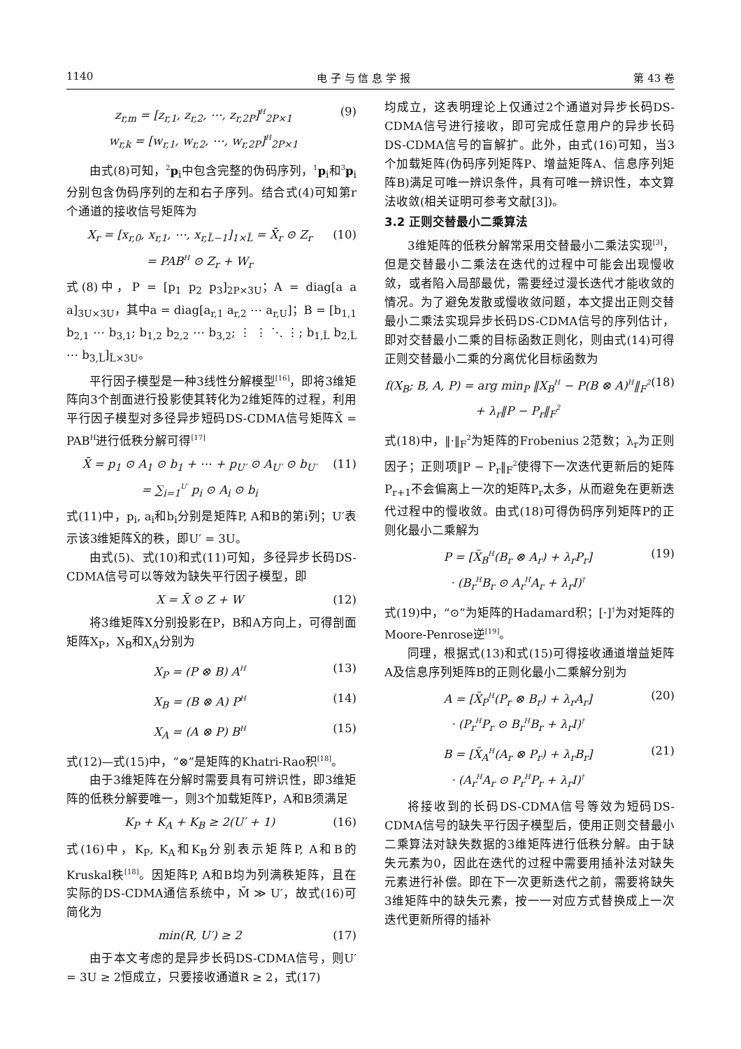1140 电 子 与 信 息 学 报 第 43 卷
z<sub>r,m</sub> = [z<sub>r,1</sub>, z<sub>r,2</sub>, ⋯, z<sub>r,2P</sub>]<sup>H</sup><sub>2P×1</sub>
w<sub>r,k</sub> = [w<sub>r,1</sub>, w<sub>r,2</sub>, ⋯, w<sub>r,2P</sub>]<sup>H</sup><sub>2P×1</sub>
(9)
由式(8)可知，<sup>2</sup>p<sub>i</sub>中包含完整的伪码序列，<sup>1</sup>p<sub>i</sub>和<sup>3</sup>p<sub>i</sub>分别包含伪码序列的左和右子序列。结合式(4)可知第r个通道的接收信号矩阵为
X<sub>r</sub> = [x<sub>r,0</sub>, x<sub>r,1</sub>, ⋯, x<sub>r,L̄−1</sub>]<sub>1×L̄</sub> = X̄<sub>r</sub> ⊙ Z<sub>r</sub>
= PAB<sup>H</sup> ⊙ Z<sub>r</sub> + W<sub>r</sub>
(10)
式(8)中，P = [p<sub>1</sub> p<sub>2</sub> p<sub>3</sub>]<sub>2P×3U</sub>；A = diag[a a a]<sub>3U×3U</sub>，其中a = diag[a<sub>r,1</sub> a<sub>r,2</sub> ⋯ a<sub>r,U</sub>]；B = [b<sub>1,1</sub> b<sub>2,1</sub> ⋯ b<sub>3,1</sub>; b<sub>1,2</sub> b<sub>2,2</sub> ⋯ b<sub>3,2</sub>; ⋮ ⋮ ⋱ ⋮; b<sub>1,L̄</sub> b<sub>2,L̄</sub> ⋯ b<sub>3,L̄</sub>]<sub>L̄×3U</sub>。
平行因子模型是一种3线性分解模型<sup>[16]</sup>，即将3维矩阵向3个剖面进行投影使其转化为2维矩阵的过程，利用平行因子模型对多径异步短码DS-CDMA信号矩阵X̄ = PAB<sup>H</sup>进行低秩分解可得<sup>[17]</sup>
X̄ = p<sub>1</sub> ⊙ A<sub>1</sub> ⊙ b<sub>1</sub> + ⋯ + p<sub>U′</sub> ⊙ A<sub>U′</sub> ⊙ b<sub>U′</sub>
= ∑<sub>i=1</sub><sup>U′</sup> p<sub>i</sub> ⊙ A<sub>i</sub> ⊙ b<sub>i</sub>
(11)
式(11)中，p<sub>i</sub>, a<sub>i</sub>和b<sub>i</sub>分别是矩阵P, A和B的第i列；U′表示该3维矩阵X̄的秩，即U′ = 3U。
由式(5)、式(10)和式(11)可知，多径异步长码DS-CDMA信号可以等效为缺失平行因子模型，即
X = X̄ ⊙ Z + W (12)
将3维矩阵X分别投影在P，B和A方向上，可得剖面矩阵X<sub>P</sub>，X<sub>B</sub>和X<sub>A</sub>分别为
X<sub>P</sub> = (P ⊗ B) A<sup>H</sup>
(13)
X<sub>B</sub> = (B ⊗ A) P<sup>H</sup>
(14)
X<sub>A</sub> = (A ⊗ P) B<sup>H</sup>
(15)
式(12)—式(15)中，“⊗”是矩阵的Khatri-Rao积<sup>[18]</sup>。
由于3维矩阵在分解时需要具有可辨识性，即3维矩阵的低秩分解要唯一，则3个加载矩阵P，A和B须满足
K<sub>P</sub> + K<sub>A</sub> + K<sub>B</sub> ≥ 2(U′ + 1) (16)
式(16)中，K<sub>P</sub>, K<sub>A</sub>和K<sub>B</sub>分别表示矩阵P, A和B的Kruskal秩<sup>[18]</sup>。因矩阵P, A和B均为列满秩矩阵，且在实际的DS-CDMA通信系统中，M̄ ≫ U′，故式(16)可简化为
min(R, U′) ≥ 2 (17)
由于本文考虑的是异步长码DS-CDMA信号，则U′ = 3U ≥ 2恒成立，只要接收通道R ≥ 2，式(17)
均成立，这表明理论上仅通过2个通道对异步长码DS-CDMA信号进行接收，即可完成任意用户的异步长码DS-CDMA信号的盲解扩。此外，由式(16)可知，当3个加载矩阵(伪码序列矩阵P、增益矩阵A、信息序列矩阵B)满足可唯一辨识条件，具有可唯一辨识性，本文算法收敛(相关证明可参考文献[3])。
3.2 正则交替最小二乘算法
3维矩阵的低秩分解常采用交替最小二乘法实现<sup>[3]</sup>，但是交替最小二乘法在迭代的过程中可能会出现慢收敛，或者陷入局部最优，需要经过漫长迭代才能收敛的情况。为了避免发散或慢收敛问题，本文提出正则交替最小二乘法实现异步长码DS-CDMA信号的序列估计，即对交替最小二乘的目标函数正则化，则由式(14)可得正则交替最小二乘的分离优化目标函数为
f(X<sub>B</sub>; B, A, P) = arg min<sub>P</sub> ‖X<sub>B</sub><sup>H</sup> − P(B ⊗ A)<sup>H</sup>‖<sub>F</sub><sup>2</sup>
+ λ<sub>r</sub>‖P − P<sub>r</sub>‖<sub>F</sub><sup>2</sup>
(18)
式(18)中，‖·‖<sub>F</sub><sup>2</sup>为矩阵的Frobenius 2范数；λ<sub>r</sub>为正则因子；正则项‖P − P<sub>r</sub>‖<sub>F</sub><sup>2</sup>使得下一次迭代更新后的矩阵P<sub>r+1</sub>不会偏离上一次的矩阵P<sub>r</sub>太多，从而避免在更新迭代过程中的慢收敛。由式(18)可得伪码序列矩阵P的正则化最小二乘解为
P = [X̃<sub>B</sub><sup>H</sup>(B<sub>r</sub> ⊗ A<sub>r</sub>) + λ<sub>r</sub>P<sub>r</sub>]
· (B<sub>r</sub><sup>H</sup>B<sub>r</sub> ⊙ A<sub>r</sub><sup>H</sup>A<sub>r</sub> + λ<sub>r</sub>I)<sup>†</sup>
(19)
式(19)中，“⊙”为矩阵的Hadamard积；[·]<sup>†</sup>为对矩阵的Moore-Penrose逆<sup>[19]</sup>。
同理，根据式(13)和式(15)可得接收通道增益矩阵A及信息序列矩阵B的正则化最小二乘解分别为
A = [X̃<sub>P</sub><sup>H</sup>(P<sub>r</sub> ⊗ B<sub>r</sub>) + λ<sub>r</sub>A<sub>r</sub>]
· (P<sub>r</sub><sup>H</sup>P<sub>r</sub> ⊙ B<sub>r</sub><sup>H</sup>B<sub>r</sub> + λ<sub>r</sub>I)<sup>†</sup>
(20)
B = [X̃<sub>A</sub><sup>H</sup>(A<sub>r</sub> ⊗ P<sub>r</sub>) + λ<sub>r</sub>B<sub>r</sub>]
· (A<sub>r</sub><sup>H</sup>A<sub>r</sub> ⊙ P<sub>r</sub><sup>H</sup>P<sub>r</sub> + λ<sub>r</sub>I)<sup>†</sup>
(21)
将接收到的长码DS-CDMA信号等效为短码DS-CDMA信号的缺失平行因子模型后，使用正则交替最小二乘算法对缺失数据的3维矩阵进行低秩分解。由于缺失元素为0，因此在迭代的过程中需要用插补法对缺失元素进行补偿。即在下一次更新迭代之前，需要将缺失3维矩阵中的缺失元素，按一一对应方式替换成上一次迭代更新所得的插补